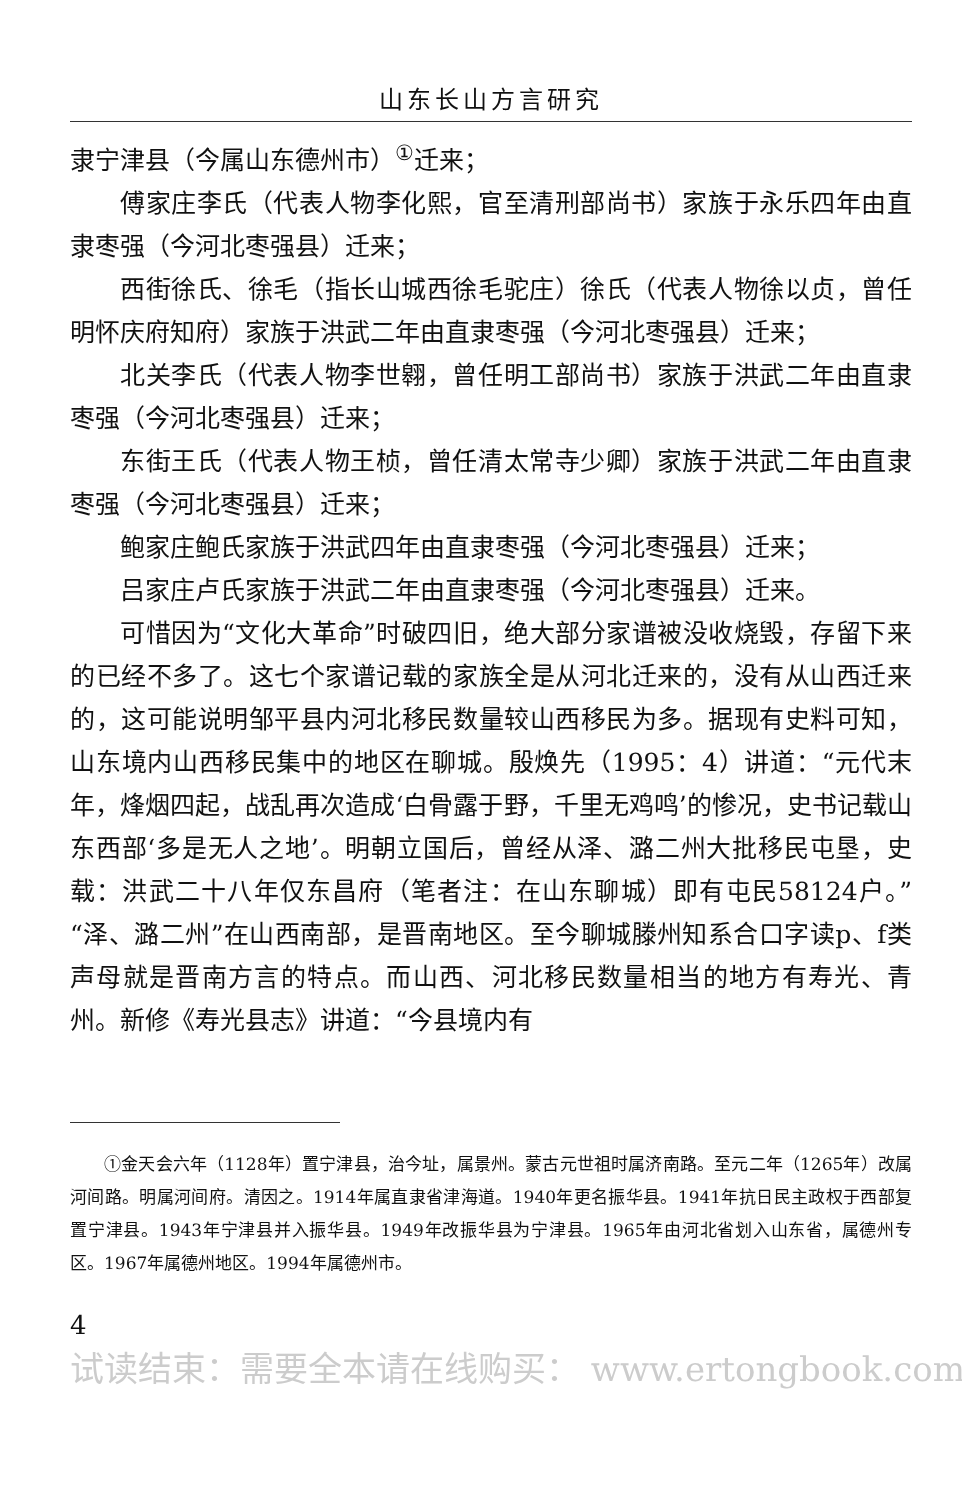山东长山方言研究
隶宁津县（今属山东德州市）<sup>①</sup>迁来；
傅家庄李氏（代表人物李化熙，官至清刑部尚书）家族于永乐四年由直隶枣强（今河北枣强县）迁来；
西街徐氏、徐毛（指长山城西徐毛驼庄）徐氏（代表人物徐以贞，曾任明怀庆府知府）家族于洪武二年由直隶枣强（今河北枣强县）迁来；
北关李氏（代表人物李世翱，曾任明工部尚书）家族于洪武二年由直隶枣强（今河北枣强县）迁来；
东街王氏（代表人物王桢，曾任清太常寺少卿）家族于洪武二年由直隶枣强（今河北枣强县）迁来；
鲍家庄鲍氏家族于洪武四年由直隶枣强（今河北枣强县）迁来；
吕家庄卢氏家族于洪武二年由直隶枣强（今河北枣强县）迁来。
可惜因为“文化大革命”时破四旧，绝大部分家谱被没收烧毁，存留下来的已经不多了。这七个家谱记载的家族全是从河北迁来的，没有从山西迁来的，这可能说明邹平县内河北移民数量较山西移民为多。据现有史料可知，山东境内山西移民集中的地区在聊城。殷焕先（1995：4）讲道：“元代末年，烽烟四起，战乱再次造成‘白骨露于野，千里无鸡鸣’的惨况，史书记载山东西部‘多是无人之地’。明朝立国后，曾经从泽、潞二州大批移民屯垦，史载：洪武二十八年仅东昌府（笔者注：在山东聊城）即有屯民58124户。”“泽、潞二州”在山西南部，是晋南地区。至今聊城滕州知系合口字读p、f类声母就是晋南方言的特点。而山西、河北移民数量相当的地方有寿光、青州。新修《寿光县志》讲道：“今县境内有
①金天会六年（1128年）置宁津县，治今址，属景州。蒙古元世祖时属济南路。至元二年（1265年）改属河间路。明属河间府。清因之。1914年属直隶省津海道。1940年更名振华县。1941年抗日民主政权于西部复置宁津县。1943年宁津县并入振华县。1949年改振华县为宁津县。1965年由河北省划入山东省，属德州专区。1967年属德州地区。1994年属德州市。
4
试读结束：需要全本请在线购买： www.ertongbook.com